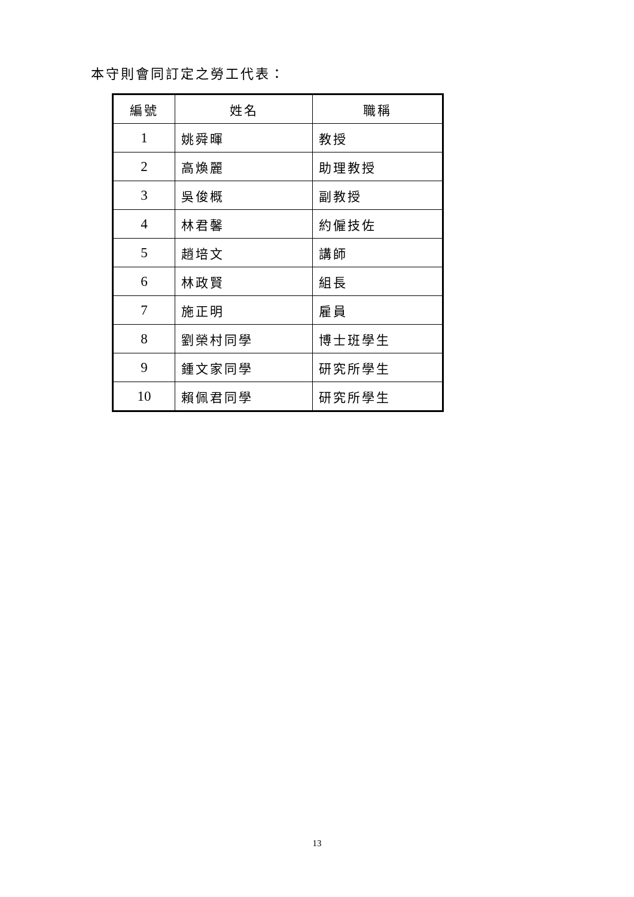本守則會同訂定之勞工代表：
| 編號 | 姓名 | 職稱 |
| --- | --- | --- |
| 1 | 姚舜暉 | 教授 |
| 2 | 高煥麗 | 助理教授 |
| 3 | 吳俊概 | 副教授 |
| 4 | 林君馨 | 約僱技佐 |
| 5 | 趙培文 | 講師 |
| 6 | 林政賢 | 組長 |
| 7 | 施正明 | 雇員 |
| 8 | 劉榮村同學 | 博士班學生 |
| 9 | 鍾文家同學 | 研究所學生 |
| 10 | 賴佩君同學 | 研究所學生 |
13